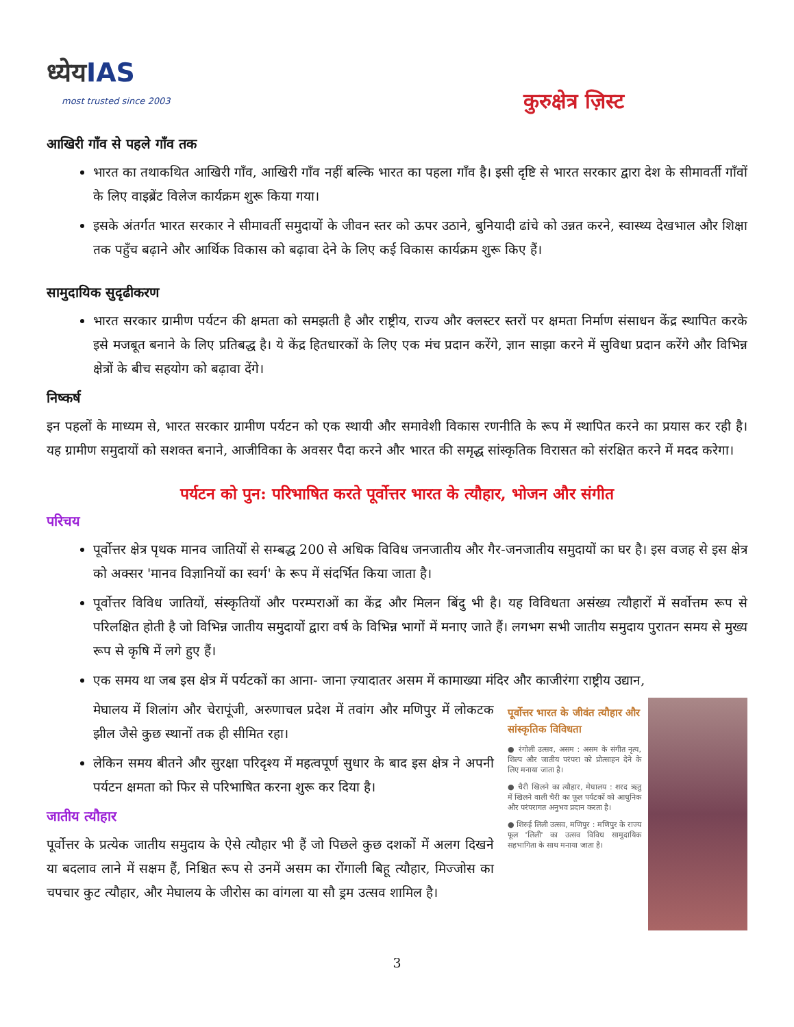ध्येयIAS
most trusted since 2003
कुरुक्षेत्र ज़िस्ट
आखिरी गाँव से पहले गाँव तक
भारत का तथाकथित आखिरी गाँव, आखिरी गाँव नहीं बल्कि भारत का पहला गाँव है। इसी दृष्टि से भारत सरकार द्वारा देश के सीमावर्ती गाँवों के लिए वाइब्रेंट विलेज कार्यक्रम शुरू किया गया।
इसके अंतर्गत भारत सरकार ने सीमावर्ती समुदायों के जीवन स्तर को ऊपर उठाने, बुनियादी ढांचे को उन्नत करने, स्वास्थ्य देखभाल और शिक्षा तक पहुँच बढ़ाने और आर्थिक विकास को बढ़ावा देने के लिए कई विकास कार्यक्रम शुरू किए हैं।
सामुदायिक सुदृढीकरण
भारत सरकार ग्रामीण पर्यटन की क्षमता को समझती है और राष्ट्रीय, राज्य और क्लस्टर स्तरों पर क्षमता निर्माण संसाधन केंद्र स्थापित करके इसे मजबूत बनाने के लिए प्रतिबद्ध है। ये केंद्र हितधारकों के लिए एक मंच प्रदान करेंगे, ज्ञान साझा करने में सुविधा प्रदान करेंगे और विभिन्न क्षेत्रों के बीच सहयोग को बढ़ावा देंगे।
निष्कर्ष
इन पहलों के माध्यम से, भारत सरकार ग्रामीण पर्यटन को एक स्थायी और समावेशी विकास रणनीति के रूप में स्थापित करने का प्रयास कर रही है। यह ग्रामीण समुदायों को सशक्त बनाने, आजीविका के अवसर पैदा करने और भारत की समृद्ध सांस्कृतिक विरासत को संरक्षित करने में मदद करेगा।
पर्यटन को पुन: परिभाषित करते पूर्वोत्तर भारत के त्यौहार, भोजन और संगीत
परिचय
पूर्वोत्तर क्षेत्र पृथक मानव जातियों से सम्बद्ध 200 से अधिक विविध जनजातीय और गैर-जनजातीय समुदायों का घर है। इस वजह से इस क्षेत्र को अक्सर 'मानव विज्ञानियों का स्वर्ग' के रूप में संदर्भित किया जाता है।
पूर्वोत्तर विविध जातियों, संस्कृतियों और परम्पराओं का केंद्र और मिलन बिंदु भी है। यह विविधता असंख्य त्यौहारों में सर्वोत्तम रूप से परिलक्षित होती है जो विभिन्न जातीय समुदायों द्वारा वर्ष के विभिन्न भागों में मनाए जाते हैं। लगभग सभी जातीय समुदाय पुरातन समय से मुख्य रूप से कृषि में लगे हुए हैं।
एक समय था जब इस क्षेत्र में पर्यटकों का आना- जाना ज़्यादातर असम में कामाख्या मंदिर और काजीरंगा राष्ट्रीय उद्यान,
मेघालय में शिलांग और चेरापूंजी, अरुणाचल प्रदेश में तवांग और मणिपुर में लोकटक झील जैसे कुछ स्थानों तक ही सीमित रहा।
लेकिन समय बीतने और सुरक्षा परिदृश्य में महत्वपूर्ण सुधार के बाद इस क्षेत्र ने अपनी पर्यटन क्षमता को फिर से परिभाषित करना शुरू कर दिया है।
जातीय त्यौहार
पूर्वोत्तर के प्रत्येक जातीय समुदाय के ऐसे त्यौहार भी हैं जो पिछले कुछ दशकों में अलग दिखने या बदलाव लाने में सक्षम हैं, निश्चित रूप से उनमें असम का रोंगाली बिहू त्यौहार, मिज्जोस का चपचार कुट त्यौहार, और मेघालय के जीरोस का वांगला या सौ ड्रम उत्सव शामिल है।
पूर्वोत्तर भारत के जीवंत त्यौहार और सांस्कृतिक विविधता
● रंगोली उत्सव, असम : असम के संगीत नृत्य, शिल्प और जातीय परंपरा को प्रोत्साहन देने के लिए मनाया जाता है।
● चैरी खिलने का त्यौहार, मेघालय : शरद ऋतु में खिलने वाली चैरी का फूल पर्यटकों को आधुनिक और परंपरागत अनुभव प्रदान करता है।
● शिरुई लिली उत्सव, मणिपुर : मणिपुर के राज्य फूल 'लिली' का उत्सव विविध सामुदायिक सहभागिता के साथ मनाया जाता है।
3